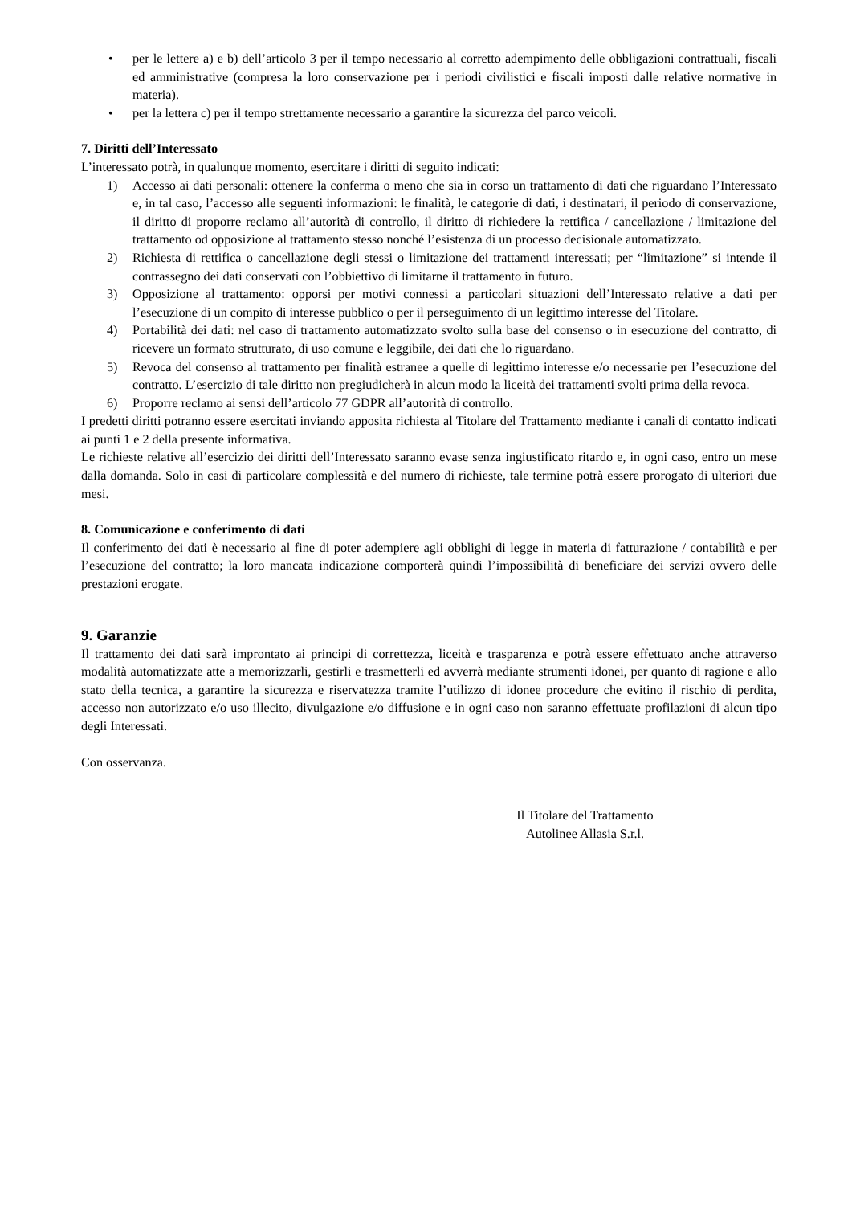• per le lettere a) e b) dell’articolo 3 per il tempo necessario al corretto adempimento delle obbligazioni contrattuali, fiscali ed amministrative (compresa la loro conservazione per i periodi civilistici e fiscali imposti dalle relative normative in materia).
• per la lettera c) per il tempo strettamente necessario a garantire la sicurezza del parco veicoli.
7. Diritti dell’Interessato
L’interessato potrà, in qualunque momento, esercitare i diritti di seguito indicati:
1) Accesso ai dati personali: ottenere la conferma o meno che sia in corso un trattamento di dati che riguardano l’Interessato e, in tal caso, l’accesso alle seguenti informazioni: le finalità, le categorie di dati, i destinatari, il periodo di conservazione, il diritto di proporre reclamo all’autorità di controllo, il diritto di richiedere la rettifica / cancellazione / limitazione del trattamento od opposizione al trattamento stesso nonché l’esistenza di un processo decisionale automatizzato.
2) Richiesta di rettifica o cancellazione degli stessi o limitazione dei trattamenti interessati; per “limitazione” si intende il contrassegno dei dati conservati con l’obbiettivo di limitarne il trattamento in futuro.
3) Opposizione al trattamento: opporsi per motivi connessi a particolari situazioni dell’Interessato relative a dati per l’esecuzione di un compito di interesse pubblico o per il perseguimento di un legittimo interesse del Titolare.
4) Portabilità dei dati: nel caso di trattamento automatizzato svolto sulla base del consenso o in esecuzione del contratto, di ricevere un formato strutturato, di uso comune e leggibile, dei dati che lo riguardano.
5) Revoca del consenso al trattamento per finalità estranee a quelle di legittimo interesse e/o necessarie per l’esecuzione del contratto. L’esercizio di tale diritto non pregiudicherà in alcun modo la liceità dei trattamenti svolti prima della revoca.
6) Proporre reclamo ai sensi dell’articolo 77 GDPR all’autorità di controllo.
I predetti diritti potranno essere esercitati inviando apposita richiesta al Titolare del Trattamento mediante i canali di contatto indicati ai punti 1 e 2 della presente informativa.
Le richieste relative all’esercizio dei diritti dell’Interessato saranno evase senza ingiustificato ritardo e, in ogni caso, entro un mese dalla domanda. Solo in casi di particolare complessità e del numero di richieste, tale termine potrà essere prorogato di ulteriori due mesi.
8. Comunicazione e conferimento di dati
Il conferimento dei dati è necessario al fine di poter adempiere agli obblighi di legge in materia di fatturazione / contabilità e per l’esecuzione del contratto; la loro mancata indicazione comporterà quindi l’impossibilità di beneficiare dei servizi ovvero delle prestazioni erogate.
9. Garanzie
Il trattamento dei dati sarà improntato ai principi di correttezza, liceità e trasparenza e potrà essere effettuato anche attraverso modalità automatizzate atte a memorizzarli, gestirli e trasmetterli ed avverrà mediante strumenti idonei, per quanto di ragione e allo stato della tecnica, a garantire la sicurezza e riservatezza tramite l’utilizzo di idonee procedure che evitino il rischio di perdita, accesso non autorizzato e/o uso illecito, divulgazione e/o diffusione e in ogni caso non saranno effettuate profilazioni di alcun tipo degli Interessati.
Con osservanza.
Il Titolare del Trattamento
Autolinee Allasia S.r.l.